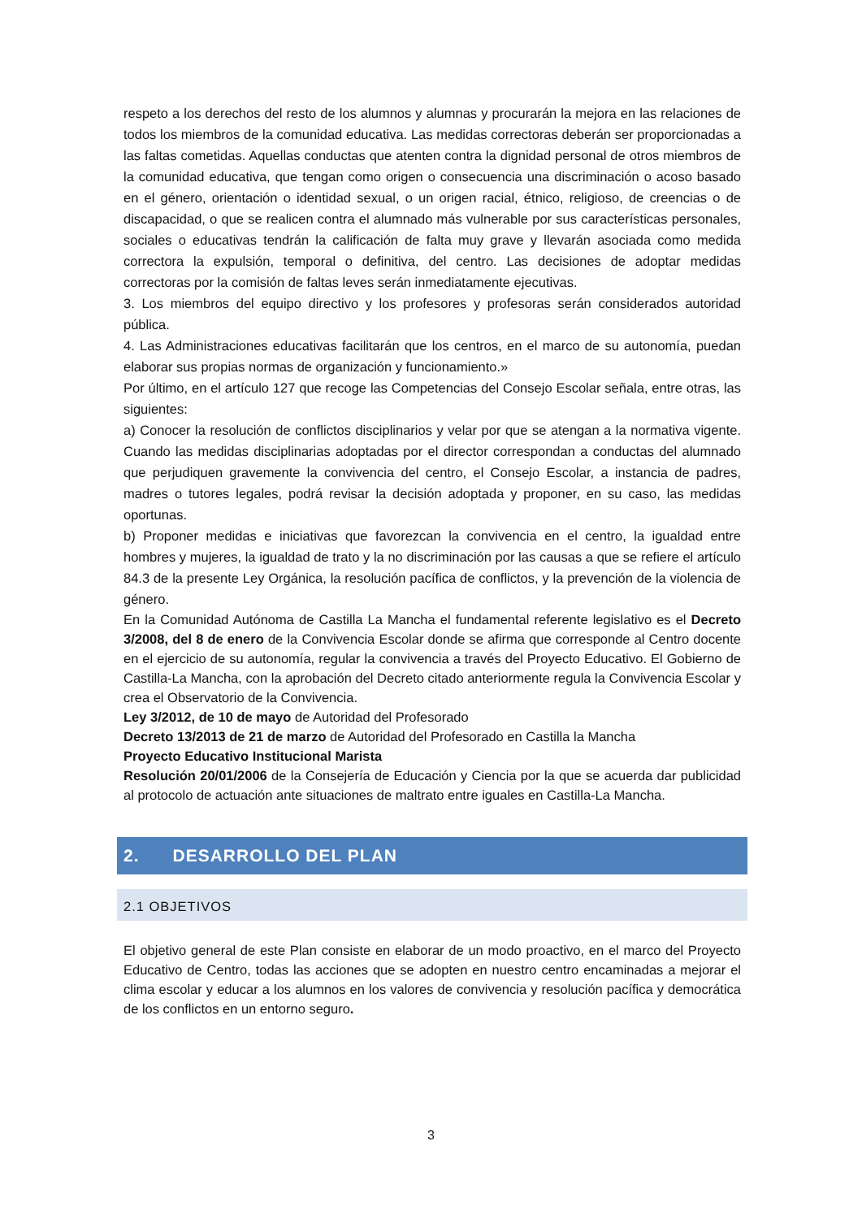respeto a los derechos del resto de los alumnos y alumnas y procurarán la mejora en las relaciones de todos los miembros de la comunidad educativa. Las medidas correctoras deberán ser proporcionadas a las faltas cometidas. Aquellas conductas que atenten contra la dignidad personal de otros miembros de la comunidad educativa, que tengan como origen o consecuencia una discriminación o acoso basado en el género, orientación o identidad sexual, o un origen racial, étnico, religioso, de creencias o de discapacidad, o que se realicen contra el alumnado más vulnerable por sus características personales, sociales o educativas tendrán la calificación de falta muy grave y llevarán asociada como medida correctora la expulsión, temporal o definitiva, del centro. Las decisiones de adoptar medidas correctoras por la comisión de faltas leves serán inmediatamente ejecutivas.
3. Los miembros del equipo directivo y los profesores y profesoras serán considerados autoridad pública.
4. Las Administraciones educativas facilitarán que los centros, en el marco de su autonomía, puedan elaborar sus propias normas de organización y funcionamiento.»
Por último, en el artículo 127 que recoge las Competencias del Consejo Escolar señala, entre otras, las siguientes:
a) Conocer la resolución de conflictos disciplinarios y velar por que se atengan a la normativa vigente. Cuando las medidas disciplinarias adoptadas por el director correspondan a conductas del alumnado que perjudiquen gravemente la convivencia del centro, el Consejo Escolar, a instancia de padres, madres o tutores legales, podrá revisar la decisión adoptada y proponer, en su caso, las medidas oportunas.
b) Proponer medidas e iniciativas que favorezcan la convivencia en el centro, la igualdad entre hombres y mujeres, la igualdad de trato y la no discriminación por las causas a que se refiere el artículo 84.3 de la presente Ley Orgánica, la resolución pacífica de conflictos, y la prevención de la violencia de género.
En la Comunidad Autónoma de Castilla La Mancha el fundamental referente legislativo es el Decreto 3/2008, del 8 de enero de la Convivencia Escolar donde se afirma que corresponde al Centro docente en el ejercicio de su autonomía, regular la convivencia a través del Proyecto Educativo. El Gobierno de Castilla-La Mancha, con la aprobación del Decreto citado anteriormente regula la Convivencia Escolar y crea el Observatorio de la Convivencia.
Ley 3/2012, de 10 de mayo de Autoridad del Profesorado
Decreto 13/2013 de 21 de marzo de Autoridad del Profesorado en Castilla la Mancha
Proyecto Educativo Institucional Marista
Resolución 20/01/2006 de la Consejería de Educación y Ciencia por la que se acuerda dar publicidad al protocolo de actuación ante situaciones de maltrato entre iguales en Castilla-La Mancha.
2. DESARROLLO DEL PLAN
2.1 OBJETIVOS
El objetivo general de este Plan consiste en elaborar de un modo proactivo, en el marco del Proyecto Educativo de Centro, todas las acciones que se adopten en nuestro centro encaminadas a mejorar el clima escolar y educar a los alumnos en los valores de convivencia y resolución pacífica y democrática de los conflictos en un entorno seguro.
3